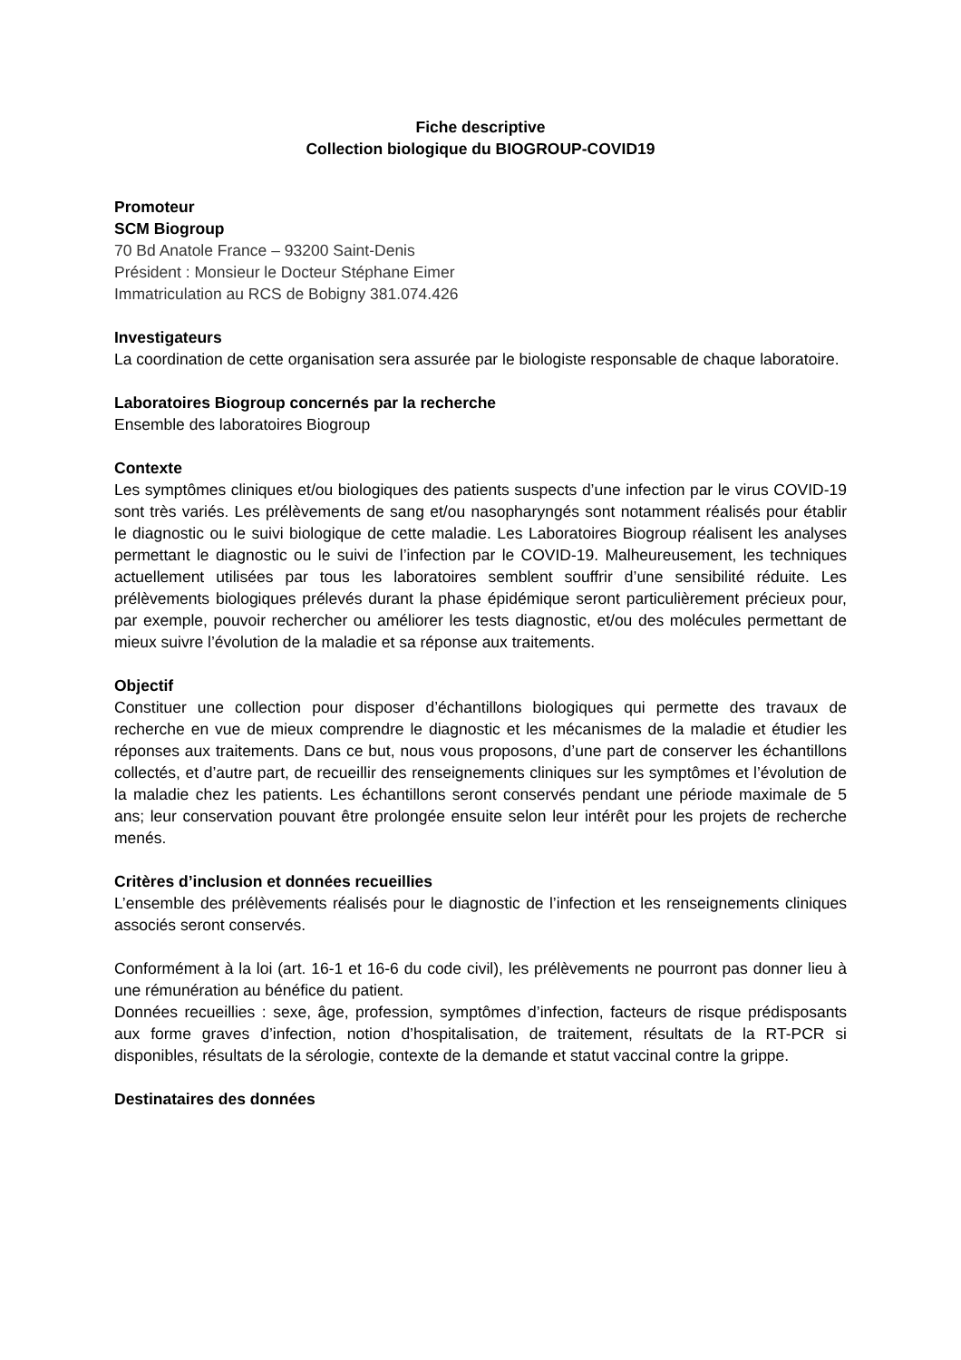Fiche descriptive
Collection biologique du BIOGROUP-COVID19
Promoteur
SCM Biogroup
70 Bd Anatole France – 93200 Saint-Denis
Président : Monsieur le Docteur Stéphane Eimer
Immatriculation au RCS de Bobigny 381.074.426
Investigateurs
La coordination de cette organisation sera assurée par le biologiste responsable de chaque laboratoire.
Laboratoires Biogroup concernés par la recherche
Ensemble des laboratoires Biogroup
Contexte
Les symptômes cliniques et/ou biologiques des patients suspects d’une infection par le virus COVID-19 sont très variés. Les prélèvements de sang et/ou nasopharyngés sont notamment réalisés pour établir le diagnostic ou le suivi biologique de cette maladie. Les Laboratoires Biogroup réalisent les analyses permettant le diagnostic ou le suivi de l’infection par le COVID-19. Malheureusement, les techniques actuellement utilisées par tous les laboratoires semblent souffrir d’une sensibilité réduite. Les prélèvements biologiques prélevés durant la phase épidémique seront particulièrement précieux pour, par exemple, pouvoir rechercher ou améliorer les tests diagnostic, et/ou des molécules permettant de mieux suivre l’évolution de la maladie et sa réponse aux traitements.
Objectif
Constituer une collection pour disposer d’échantillons biologiques qui permette des travaux de recherche en vue de mieux comprendre le diagnostic et les mécanismes de la maladie et étudier les réponses aux traitements. Dans ce but, nous vous proposons, d’une part de conserver les échantillons collectés, et d’autre part, de recueillir des renseignements cliniques sur les symptômes et l’évolution de la maladie chez les patients. Les échantillons seront conservés pendant une période maximale de 5 ans; leur conservation pouvant être prolongée ensuite selon leur intérêt pour les projets de recherche menés.
Critères d’inclusion et données recueillies
L’ensemble des prélèvements réalisés pour le diagnostic de l’infection et les renseignements cliniques associés seront conservés.
Conformément à la loi (art. 16-1 et 16-6 du code civil), les prélèvements ne pourront pas donner lieu à une rémunération au bénéfice du patient.
Données recueillies : sexe, âge, profession, symptômes d’infection, facteurs de risque prédisposants aux forme graves d’infection, notion d’hospitalisation, de traitement, résultats de la RT-PCR si disponibles, résultats de la sérologie, contexte de la demande et statut vaccinal contre la grippe.
Destinataires des données